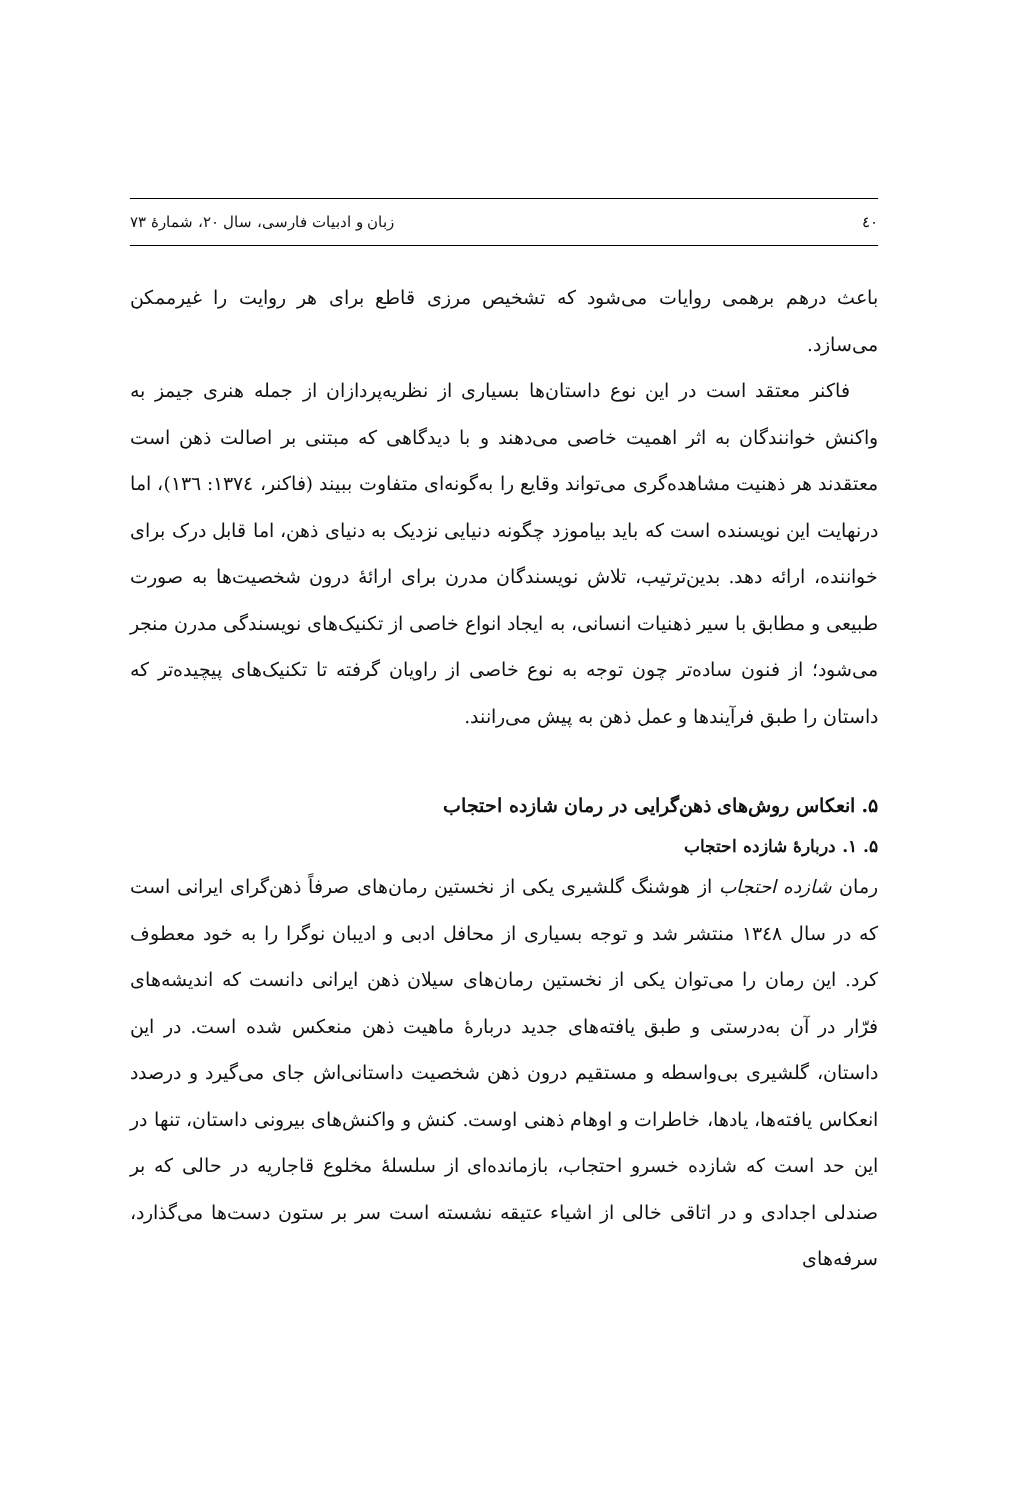٤٠ زبان و ادبیات فارسی، سال ۲۰، شمارهٔ ۷۳
باعث درهم برهمی روایات می‌شود که تشخیص مرزی قاطع برای هر روایت را غیرممکن می‌سازد.
فاکنر معتقد است در این نوع داستان‌ها بسیاری از نظریه‌پردازان از جمله هنری جیمز به واکنش خوانندگان به اثر اهمیت خاصی می‌دهند و با دیدگاهی که مبتنی بر اصالت ذهن است معتقدند هر ذهنیت مشاهده‌گری می‌تواند وقایع را به‌گونه‌ای متفاوت ببیند (فاکنر، ١٣٧٤: ١٣٦)، اما درنهایت این نویسنده است که باید بیاموزد چگونه دنیایی نزدیک به دنیای ذهن، اما قابل درک برای خواننده، ارائه دهد. بدین‌ترتیب، تلاش نویسندگان مدرن برای ارائهٔ درون شخصیت‌ها به صورت طبیعی و مطابق با سیر ذهنیات انسانی، به ایجاد انواع خاصی از تکنیک‌های نویسندگی مدرن منجر می‌شود؛ از فنون ساده‌تر چون توجه به نوع خاصی از راویان گرفته تا تکنیک‌های پیچیده‌تر که داستان را طبق فرآیندها و عمل ذهن به پیش می‌رانند.
۵. انعکاس روش‌های ذهن‌گرایی در رمان شازده احتجاب
۵. ۱. دربارهٔ شازده احتجاب
رمان شازده احتجاب از هوشنگ گلشیری یکی از نخستین رمان‌های صرفاً ذهن‌گرای ایرانی است که در سال ١٣٤٨ منتشر شد و توجه بسیاری از محافل ادبی و ادیبان نوگرا را به خود معطوف کرد. این رمان را می‌توان یکی از نخستین رمان‌های سیلان ذهن ایرانی دانست که اندیشه‌های فرّار در آن به‌درستی و طبق یافته‌های جدید دربارهٔ ماهیت ذهن منعکس شده است. در این داستان، گلشیری بی‌واسطه و مستقیم درون ذهن شخصیت داستانی‌اش جای می‌گیرد و درصدد انعکاس یافته‌ها، یادها، خاطرات و اوهام ذهنی اوست. کنش و واکنش‌های بیرونی داستان، تنها در این حد است که شازده خسرو احتجاب، بازمانده‌ای از سلسلهٔ مخلوع قاجاریه در حالی که بر صندلی اجدادی و در اتاقی خالی از اشیاء عتیقه نشسته است سر بر ستون دست‌ها می‌گذارد، سرفه‌های